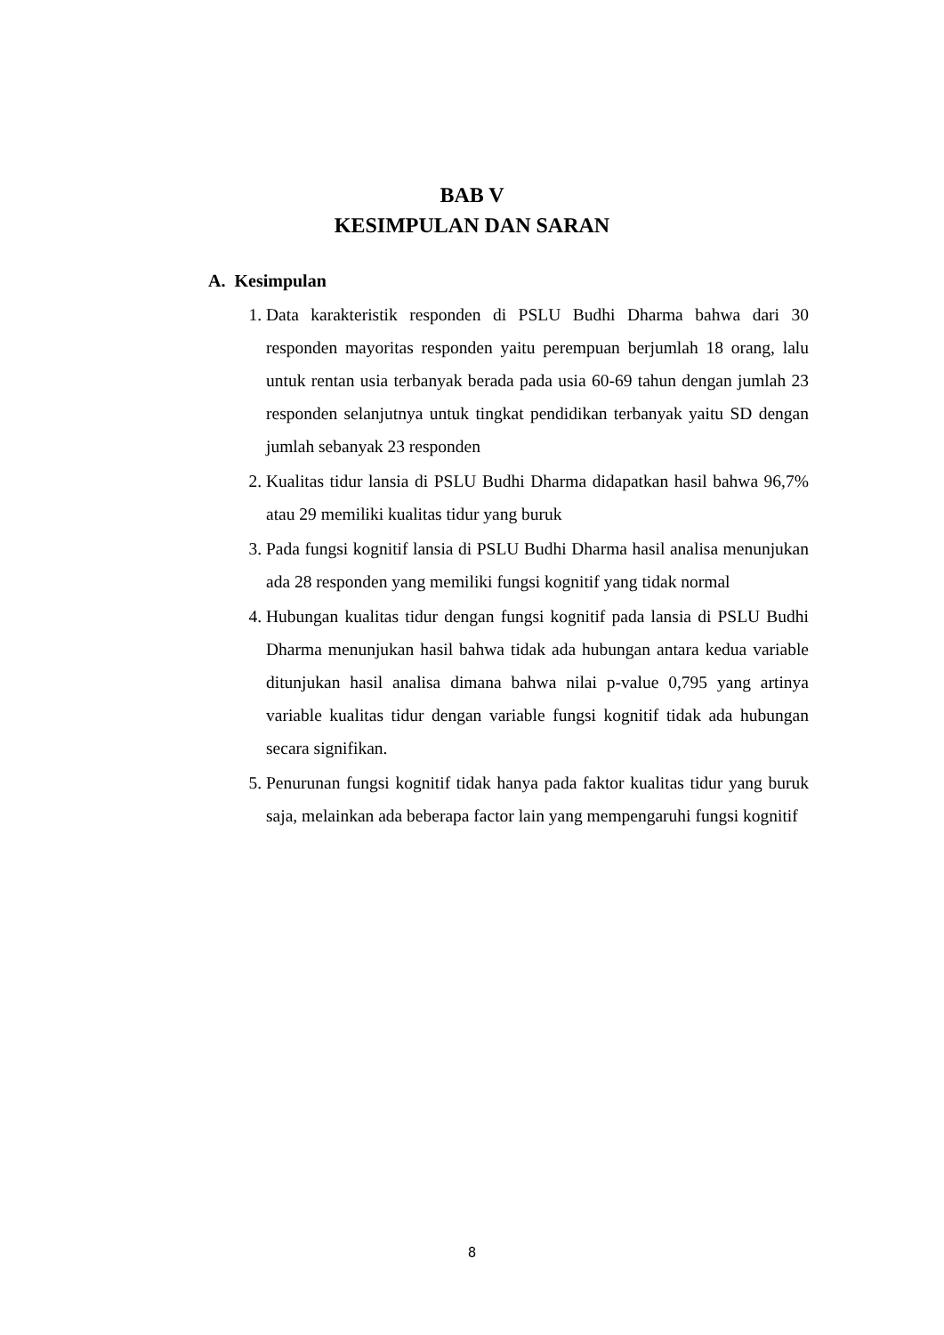BAB V
KESIMPULAN DAN SARAN
A. Kesimpulan
1. Data karakteristik responden di PSLU Budhi Dharma bahwa dari 30 responden mayoritas responden yaitu perempuan berjumlah 18 orang, lalu untuk rentan usia terbanyak berada pada usia 60-69 tahun dengan jumlah 23 responden selanjutnya untuk tingkat pendidikan terbanyak yaitu SD dengan jumlah sebanyak 23 responden
2. Kualitas tidur lansia di PSLU Budhi Dharma didapatkan hasil bahwa 96,7% atau 29 memiliki kualitas tidur yang buruk
3. Pada fungsi kognitif lansia di PSLU Budhi Dharma hasil analisa menunjukan ada 28 responden yang memiliki fungsi kognitif yang tidak normal
4. Hubungan kualitas tidur dengan fungsi kognitif pada lansia di PSLU Budhi Dharma menunjukan hasil bahwa tidak ada hubungan antara kedua variable ditunjukan hasil analisa dimana bahwa nilai p-value 0,795 yang artinya variable kualitas tidur dengan variable fungsi kognitif tidak ada hubungan secara signifikan.
5. Penurunan fungsi kognitif tidak hanya pada faktor kualitas tidur yang buruk saja, melainkan ada beberapa factor lain yang mempengaruhi fungsi kognitif
8